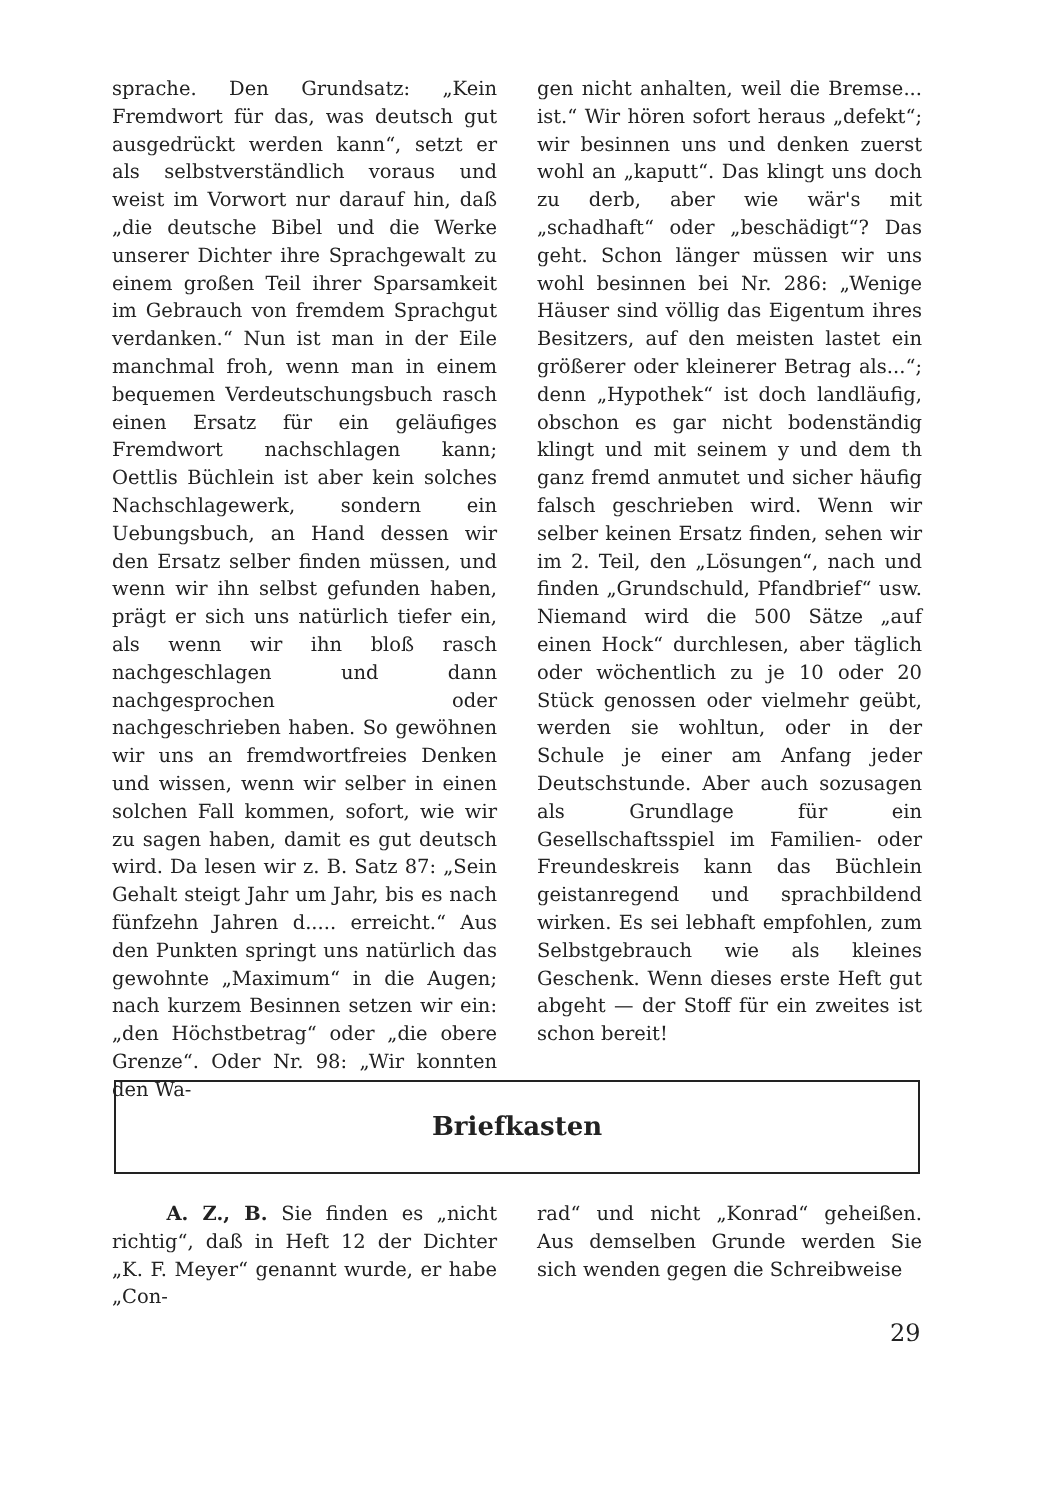sprache. Den Grundsatz: „Kein Fremdwort für das, was deutsch gut ausgedrückt werden kann“, setzt er als selbstverständlich voraus und weist im Vorwort nur darauf hin, daß „die deutsche Bibel und die Werke unserer Dichter ihre Sprachgewalt zu einem großen Teil ihrer Sparsamkeit im Gebrauch von fremdem Sprachgut verdanken.“ Nun ist man in der Eile manchmal froh, wenn man in einem bequemen Verdeutschungsbuch rasch einen Ersatz für ein geläufiges Fremdwort nachschlagen kann; Oettlis Büchlein ist aber kein solches Nachschlagewerk, sondern ein Uebungsbuch, an Hand dessen wir den Ersatz selber finden müssen, und wenn wir ihn selbst gefunden haben, prägt er sich uns natürlich tiefer ein, als wenn wir ihn bloß rasch nachgeschlagen und dann nachgesprochen oder nachgeschrieben haben. So gewöhnen wir uns an fremdwortfreies Denken und wissen, wenn wir selber in einen solchen Fall kommen, sofort, wie wir zu sagen haben, damit es gut deutsch wird. Da lesen wir z. B. Satz 87: „Sein Gehalt steigt Jahr um Jahr, bis es nach fünfzehn Jahren d..... erreicht.“ Aus den Punkten springt uns natürlich das gewohnte „Maximum“ in die Augen; nach kurzem Besinnen setzen wir ein: „den Höchstbetrag“ oder „die obere Grenze“. Oder Nr. 98: „Wir konnten den Wa-
gen nicht anhalten, weil die Bremse... ist.“ Wir hören sofort heraus „defekt“; wir besinnen uns und denken zuerst wohl an „kaputt“. Das klingt uns doch zu derb, aber wie wär's mit „schadhaft“ oder „beschädigt“? Das geht. Schon länger müssen wir uns wohl besinnen bei Nr. 286: „Wenige Häuser sind völlig das Eigentum ihres Besitzers, auf den meisten lastet ein größerer oder kleinerer Betrag als...“; denn „Hypothek“ ist doch landläufig, obschon es gar nicht bodenständig klingt und mit seinem y und dem th ganz fremd anmutet und sicher häufig falsch geschrieben wird. Wenn wir selber keinen Ersatz finden, sehen wir im 2. Teil, den „Lösungen“, nach und finden „Grundschuld, Pfandbrief“ usw. Niemand wird die 500 Sätze „auf einen Hock“ durchlesen, aber täglich oder wöchentlich zu je 10 oder 20 Stück genossen oder vielmehr geübt, werden sie wohltun, oder in der Schule je einer am Anfang jeder Deutschstunde. Aber auch sozusagen als Grundlage für ein Gesellschaftsspiel im Familien- oder Freundeskreis kann das Büchlein geistanregend und sprachbildend wirken. Es sei lebhaft empfohlen, zum Selbstgebrauch wie als kleines Geschenk. Wenn dieses erste Heft gut abgeht — der Stoff für ein zweites ist schon bereit!
Briefkasten
A. Z., B. Sie finden es „nicht richtig“, daß in Heft 12 der Dichter „K. F. Meyer“ genannt wurde, er habe „Con-
rad“ und nicht „Konrad“ geheißen. Aus demselben Grunde werden Sie sich wenden gegen die Schreibweise
29